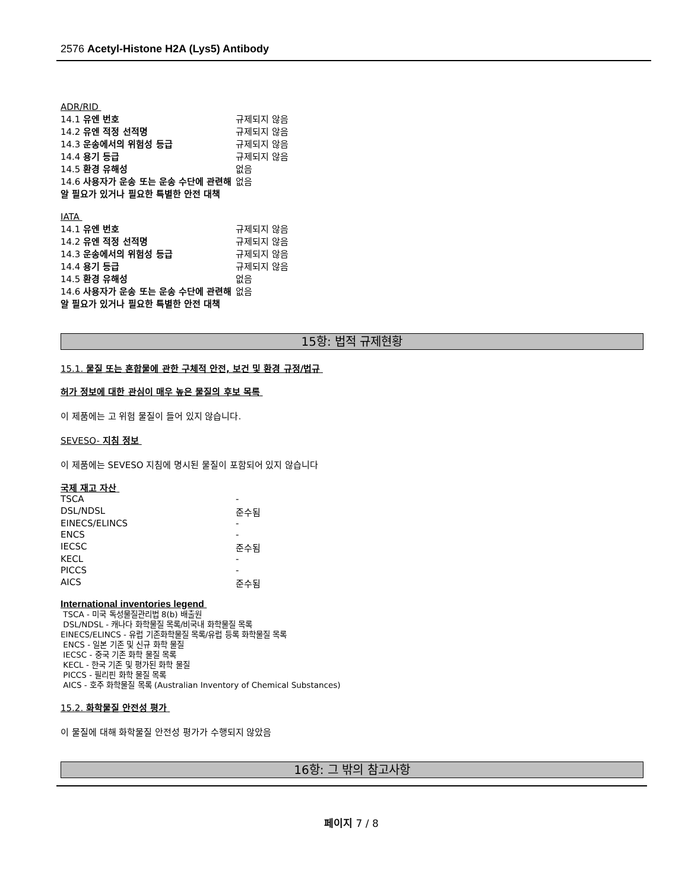2576 Acetyl-Histone H2A (Lys5) Antibody
ADR/RID
| 14.1 유엔 번호 | 규제되지 않음 |
| 14.2 유엔 적정 선적명 | 규제되지 않음 |
| 14.3 운송에서의 위험성 등급 | 규제되지 않음 |
| 14.4 용기 등급 | 규제되지 않음 |
| 14.5 환경 유해성 | 없음 |
| 14.6 사용자가 운송 또는 운송 수단에 관련해 알 필요가 있거나 필요한 특별한 안전 대책 | 없음 |
IATA
| 14.1 유엔 번호 | 규제되지 않음 |
| 14.2 유엔 적정 선적명 | 규제되지 않음 |
| 14.3 운송에서의 위험성 등급 | 규제되지 않음 |
| 14.4 용기 등급 | 규제되지 않음 |
| 14.5 환경 유해성 | 없음 |
| 14.6 사용자가 운송 또는 운송 수단에 관련해 알 필요가 있거나 필요한 특별한 안전 대책 | 없음 |
15항: 법적 규제현황
15.1. 물질 또는 혼합물에 관한 구체적 안전, 보건 및 환경 규정/법규
허가 정보에 대한 관심이 매우 높은 물질의 후보 목록
이 제품에는 고 위험 물질이 들어 있지 않습니다.
SEVESO- 지침 정보
이 제품에는 SEVESO 지침에 명시된 물질이 포함되어 있지 않습니다
국제 재고 자산
| TSCA | - |
| DSL/NDSL | 준수됨 |
| EINECS/ELINCS | - |
| ENCS | - |
| IECSC | 준수됨 |
| KECL | - |
| PICCS | - |
| AICS | 준수됨 |
International inventories legend
TSCA - 미국 독성물질관리법 8(b) 배출원
DSL/NDSL - 캐나다 화학물질 목록/비국내 화학물질 목록
EINECS/ELINCS - 유럽 기존화학물질 목록/유럽 등록 화학물질 목록
ENCS - 일본 기존 및 신규 화학 물질
IECSC - 중국 기존 화학 물질 목록
KECL - 한국 기존 및 평가된 화학 물질
PICCS - 필리핀 화학 물질 목록
AICS - 호주 화학물질 목록 (Australian Inventory of Chemical Substances)
15.2. 화학물질 안전성 평가
이 물질에 대해 화학물질 안전성 평가가 수행되지 않았음
16항: 그 밖의 참고사항
페이지 7 / 8